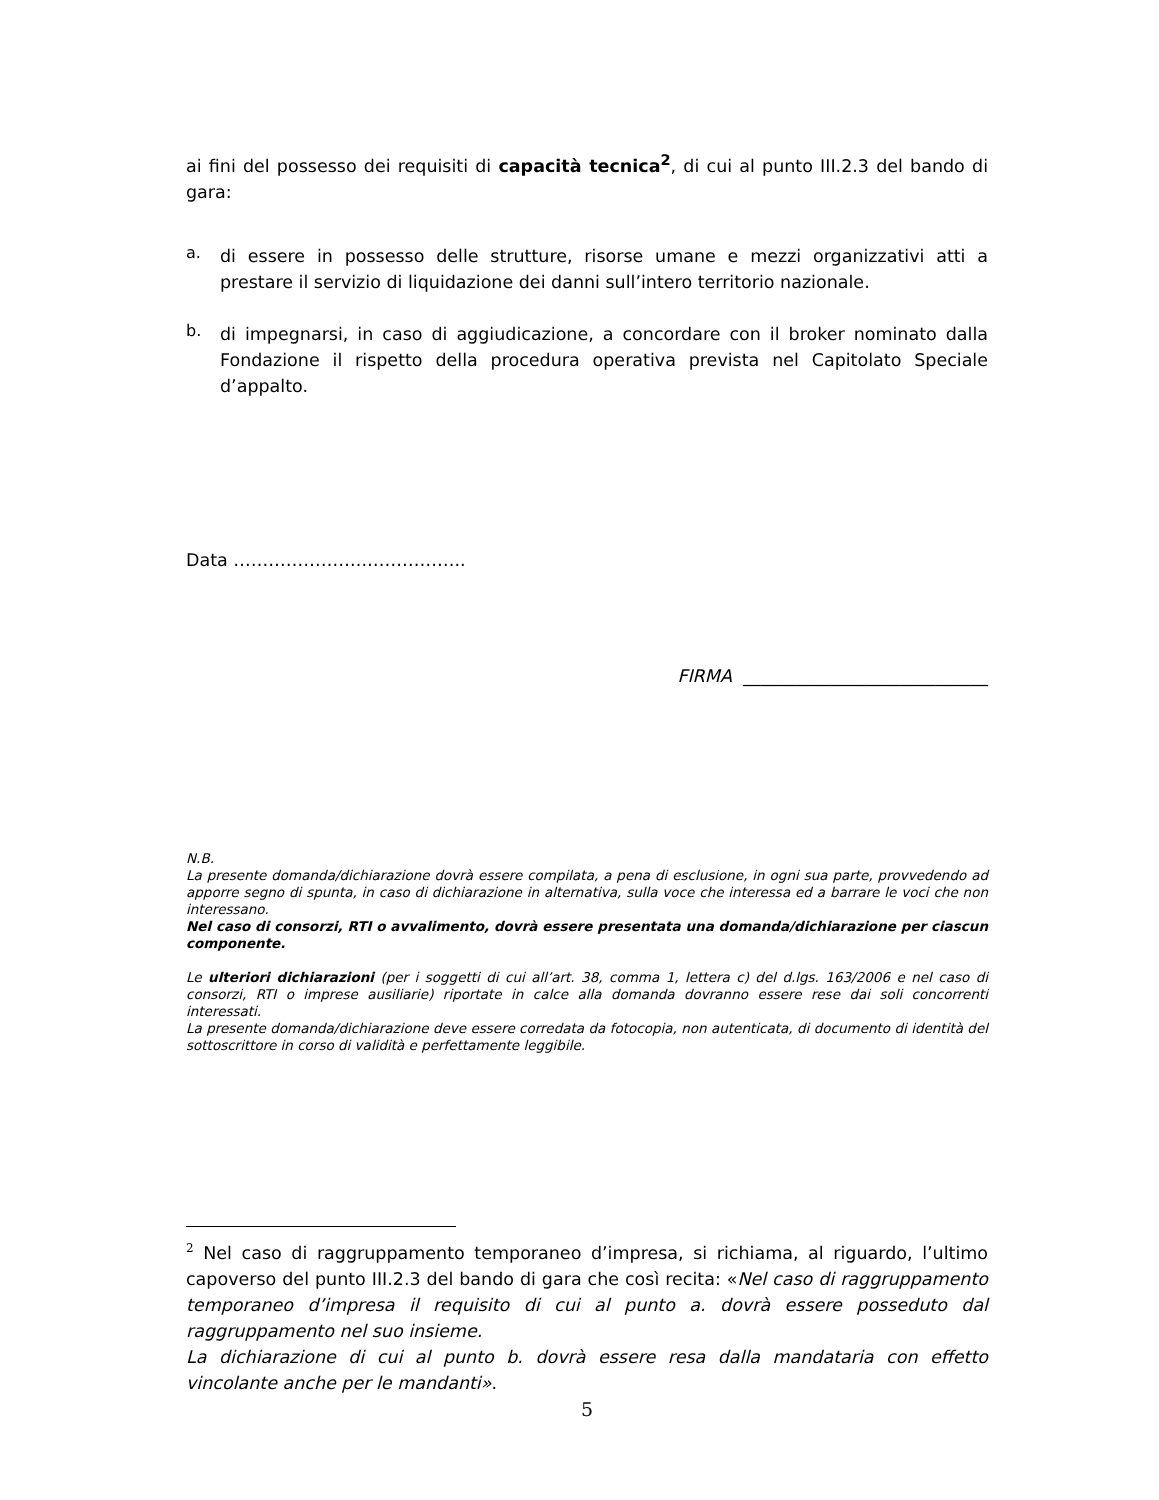ai fini del possesso dei requisiti di capacità tecnica<sup>2</sup>, di cui al punto III.2.3 del bando di gara:
a.
di essere in possesso delle strutture, risorse umane e mezzi organizzativi atti a prestare il servizio di liquidazione dei danni sull’intero territorio nazionale.
b.
di impegnarsi, in caso di aggiudicazione, a concordare con il broker nominato dalla Fondazione il rispetto della procedura operativa prevista nel Capitolato Speciale d’appalto.
Data …………………..……………..
FIRMA ____________________________
N.B.
La presente domanda/dichiarazione dovrà essere compilata, a pena di esclusione, in ogni sua parte, provvedendo ad apporre segno di spunta, in caso di dichiarazione in alternativa, sulla voce che interessa ed a barrare le voci che non interessano.
Nel caso di consorzi, RTI o avvalimento, dovrà essere presentata una domanda/dichiarazione per ciascun componente.
Le ulteriori dichiarazioni (per i soggetti di cui all’art. 38, comma 1, lettera c) del d.lgs. 163/2006 e nel caso di consorzi, RTI o imprese ausiliarie) riportate in calce alla domanda dovranno essere rese dai soli concorrenti interessati.
La presente domanda/dichiarazione deve essere corredata da fotocopia, non autenticata, di documento di identità del sottoscrittore in corso di validità e perfettamente leggibile.
<sup>2</sup> Nel caso di raggruppamento temporaneo d’impresa, si richiama, al riguardo, l’ultimo capoverso del punto III.2.3 del bando di gara che così recita: «Nel caso di raggruppamento temporaneo d’impresa il requisito di cui al punto a. dovrà essere posseduto dal raggruppamento nel suo insieme.
La dichiarazione di cui al punto b. dovrà essere resa dalla mandataria con effetto vincolante anche per le mandanti».
5